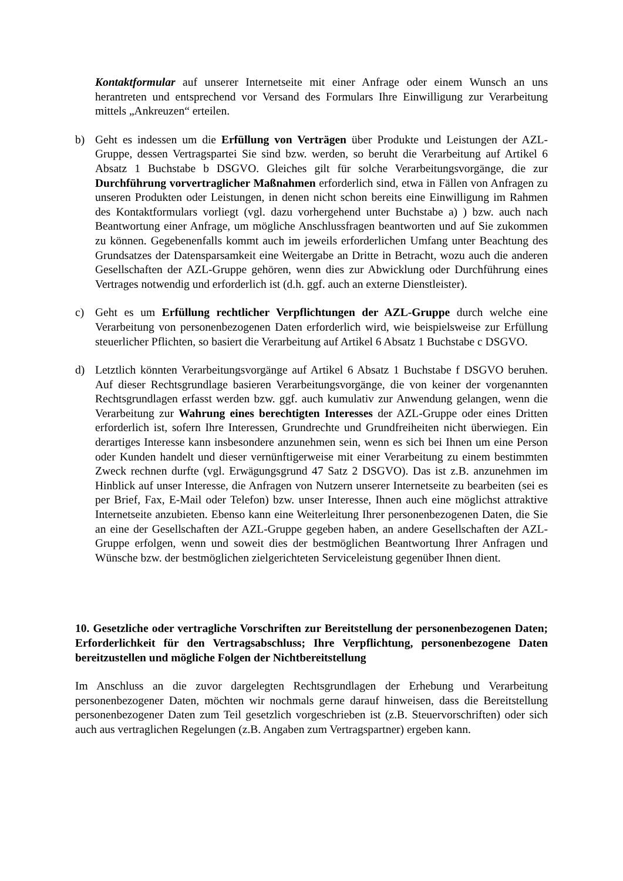Kontaktformular auf unserer Internetseite mit einer Anfrage oder einem Wunsch an uns herantreten und entsprechend vor Versand des Formulars Ihre Einwilligung zur Verarbeitung mittels „Ankreuzen“ erteilen.
b) Geht es indessen um die Erfüllung von Verträgen über Produkte und Leistungen der AZL-Gruppe, dessen Vertragspartei Sie sind bzw. werden, so beruht die Verarbeitung auf Artikel 6 Absatz 1 Buchstabe b DSGVO. Gleiches gilt für solche Verarbeitungsvorgänge, die zur Durchführung vorvertraglicher Maßnahmen erforderlich sind, etwa in Fällen von Anfragen zu unseren Produkten oder Leistungen, in denen nicht schon bereits eine Einwilligung im Rahmen des Kontaktformulars vorliegt (vgl. dazu vorhergehend unter Buchstabe a) ) bzw. auch nach Beantwortung einer Anfrage, um mögliche Anschlussfragen beantworten und auf Sie zukommen zu können. Gegebenenfalls kommt auch im jeweils erforderlichen Umfang unter Beachtung des Grundsatzes der Datensparsamkeit eine Weitergabe an Dritte in Betracht, wozu auch die anderen Gesellschaften der AZL-Gruppe gehören, wenn dies zur Abwicklung oder Durchführung eines Vertrages notwendig und erforderlich ist (d.h. ggf. auch an externe Dienstleister).
c) Geht es um Erfüllung rechtlicher Verpflichtungen der AZL-Gruppe durch welche eine Verarbeitung von personenbezogenen Daten erforderlich wird, wie beispielsweise zur Erfüllung steuerlicher Pflichten, so basiert die Verarbeitung auf Artikel 6 Absatz 1 Buchstabe c DSGVO.
d) Letztlich könnten Verarbeitungsvorgänge auf Artikel 6 Absatz 1 Buchstabe f DSGVO beruhen. Auf dieser Rechtsgrundlage basieren Verarbeitungsvorgänge, die von keiner der vorgenannten Rechtsgrundlagen erfasst werden bzw. ggf. auch kumulativ zur Anwendung gelangen, wenn die Verarbeitung zur Wahrung eines berechtigten Interesses der AZL-Gruppe oder eines Dritten erforderlich ist, sofern Ihre Interessen, Grundrechte und Grundfreiheiten nicht überwiegen. Ein derartiges Interesse kann insbesondere anzunehmen sein, wenn es sich bei Ihnen um eine Person oder Kunden handelt und dieser vernünftigerweise mit einer Verarbeitung zu einem bestimmten Zweck rechnen durfte (vgl. Erwägungsgrund 47 Satz 2 DSGVO). Das ist z.B. anzunehmen im Hinblick auf unser Interesse, die Anfragen von Nutzern unserer Internetseite zu bearbeiten (sei es per Brief, Fax, E-Mail oder Telefon) bzw. unser Interesse, Ihnen auch eine möglichst attraktive Internetseite anzubieten. Ebenso kann eine Weiterleitung Ihrer personenbezogenen Daten, die Sie an eine der Gesellschaften der AZL-Gruppe gegeben haben, an andere Gesellschaften der AZL-Gruppe erfolgen, wenn und soweit dies der bestmöglichen Beantwortung Ihrer Anfragen und Wünsche bzw. der bestmöglichen zielgerichteten Serviceleistung gegenüber Ihnen dient.
10. Gesetzliche oder vertragliche Vorschriften zur Bereitstellung der personenbezogenen Daten; Erforderlichkeit für den Vertragsabschluss; Ihre Verpflichtung, personenbezogene Daten bereitzustellen und mögliche Folgen der Nichtbereitstellung
Im Anschluss an die zuvor dargelegten Rechtsgrundlagen der Erhebung und Verarbeitung personenbezogener Daten, möchten wir nochmals gerne darauf hinweisen, dass die Bereitstellung personenbezogener Daten zum Teil gesetzlich vorgeschrieben ist (z.B. Steuervorschriften) oder sich auch aus vertraglichen Regelungen (z.B. Angaben zum Vertragspartner) ergeben kann.